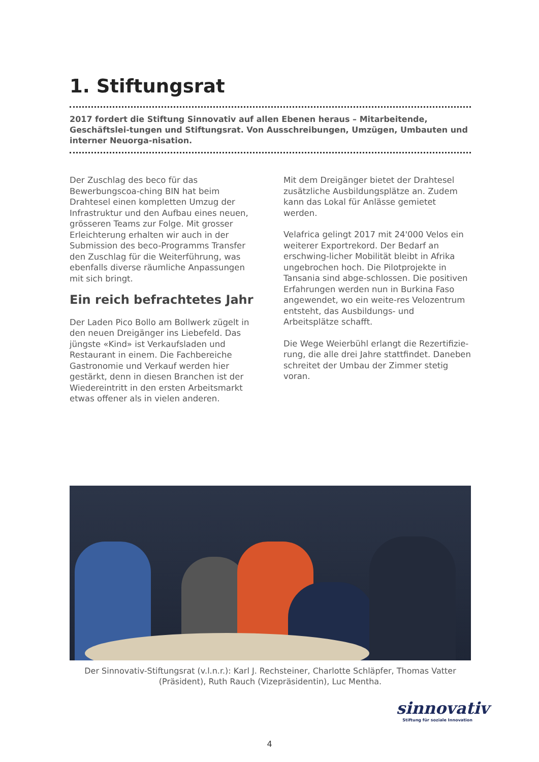1. Stiftungsrat
2017 fordert die Stiftung Sinnovativ auf allen Ebenen heraus – Mitarbeitende, Geschäftslei-tungen und Stiftungsrat. Von Ausschreibungen, Umzügen, Umbauten und interner Neuorga-nisation.
Der Zuschlag des beco für das Bewerbungscoa-ching BIN hat beim Drahtesel einen kompletten Umzug der Infrastruktur und den Aufbau eines neuen, grösseren Teams zur Folge. Mit grosser Erleichterung erhalten wir auch in der Submission des beco-Programms Transfer den Zuschlag für die Weiterführung, was ebenfalls diverse räumliche Anpassungen mit sich bringt.
Ein reich befrachtetes Jahr
Der Laden Pico Bollo am Bollwerk zügelt in den neuen Dreigänger ins Liebefeld. Das jüngste «Kind» ist Verkaufsladen und Restaurant in einem. Die Fachbereiche Gastronomie und Verkauf werden hier gestärkt, denn in diesen Branchen ist der Wiedereintritt in den ersten Arbeitsmarkt etwas offener als in vielen anderen.
Mit dem Dreigänger bietet der Drahtesel zusätzliche Ausbildungsplätze an. Zudem kann das Lokal für Anlässe gemietet werden.
Velafrica gelingt 2017 mit 24'000 Velos ein weiterer Exportrekord. Der Bedarf an erschwing-licher Mobilität bleibt in Afrika ungebrochen hoch. Die Pilotprojekte in Tansania sind abge-schlossen. Die positiven Erfahrungen werden nun in Burkina Faso angewendet, wo ein weite-res Velozentrum entsteht, das Ausbildungs- und Arbeitsplätze schafft.
Die Wege Weierbühl erlangt die Rezertifizie-rung, die alle drei Jahre stattfindet. Daneben schreitet der Umbau der Zimmer stetig voran.
Der Sinnovativ-Stiftungsrat (v.l.n.r.): Karl J. Rechsteiner, Charlotte Schläpfer, Thomas Vatter (Präsident), Ruth Rauch (Vizepräsidentin), Luc Mentha.
sinnovativ
Stiftung für soziale Innovation
4